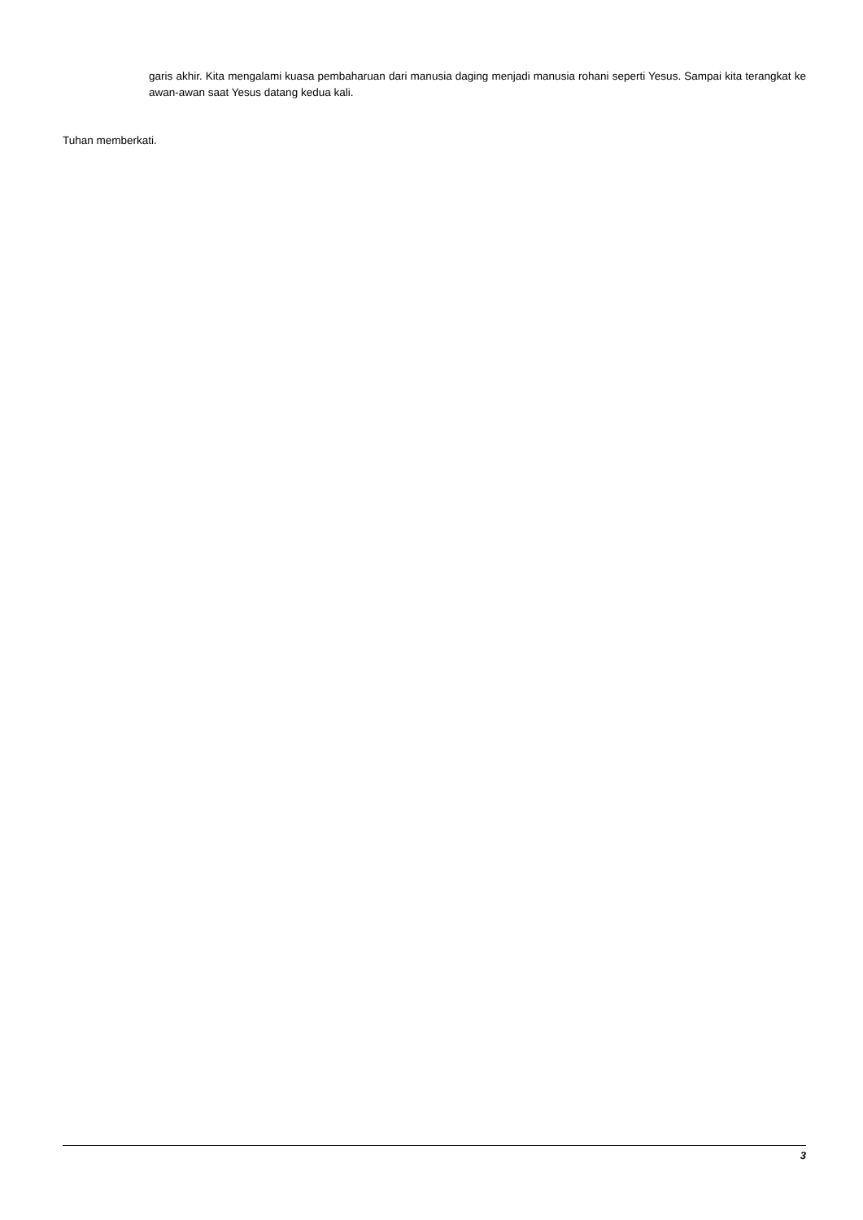garis akhir. Kita mengalami kuasa pembaharuan dari manusia daging menjadi manusia rohani seperti Yesus. Sampai kita terangkat ke awan-awan saat Yesus datang kedua kali.
Tuhan memberkati.
3